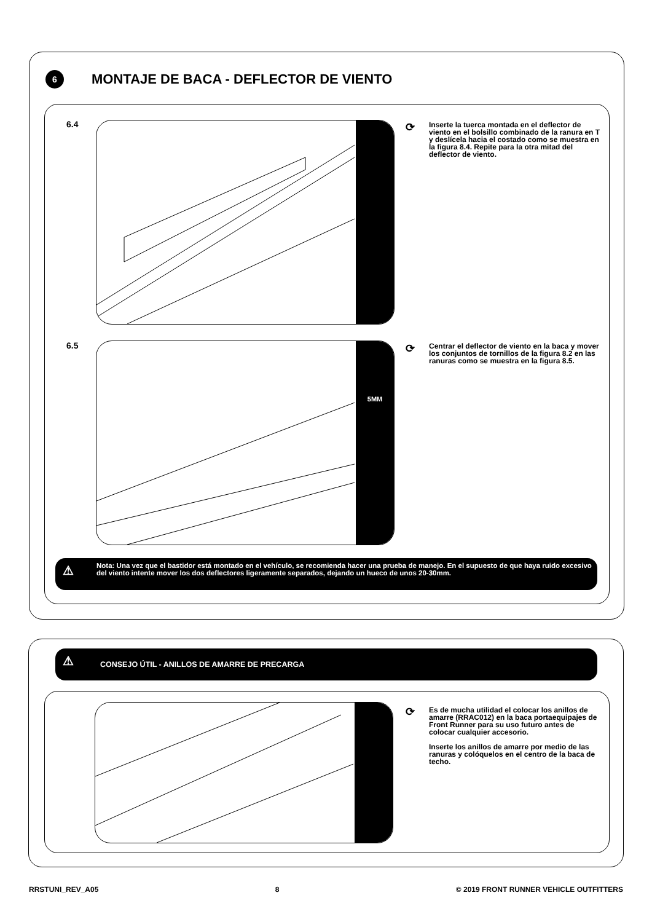6
MONTAJE DE BACA - DEFLECTOR DE VIENTO
6.4 ⟳
Inserte la tuerca montada en el deflector de viento en el bolsillo combinado de la ranura en T y deslícela hacia el costado como se muestra en la figura 8.4. Repite para la otra mitad del deflector de viento.
6.5 5MM ⟳
Centrar el deflector de viento en la baca y mover los conjuntos de tornillos de la figura 8.2 en las ranuras como se muestra en la figura 8.5.
⚠
Nota: Una vez que el bastidor está montado en el vehículo, se recomienda hacer una prueba de manejo. En el supuesto de que haya ruido excesivo del viento intente mover los dos deflectores ligeramente separados, dejando un hueco de unos 20-30mm.
⚠
CONSEJO ÚTIL - ANILLOS DE AMARRE DE PRECARGA
⟳
Es de mucha utilidad el colocar los anillos de amarre (RRAC012) en la baca portaequipajes de Front Runner para su uso futuro antes de colocar cualquier accesorio.
Inserte los anillos de amarre por medio de las ranuras y colóquelos en el centro de la baca de techo.
RRSTUNI_REV_A05 8 © 2019 FRONT RUNNER VEHICLE OUTFITTERS